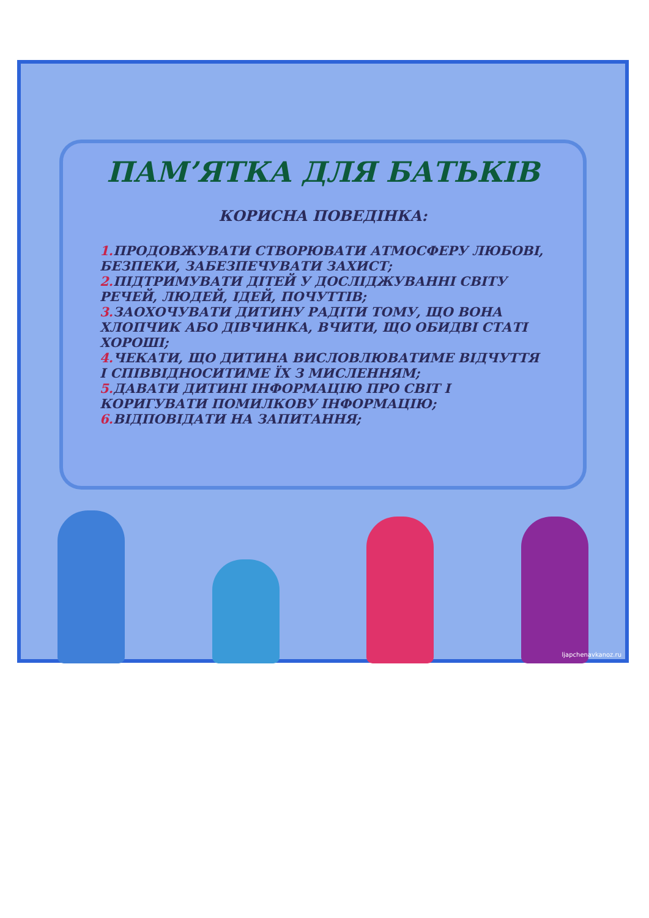ПАМ’ЯТКА ДЛЯ БАТЬКІВ
КОРИСНА ПОВЕДІНКА:
1. ПРОДОВЖУВАТИ СТВОРЮВАТИ АТМОСФЕРУ ЛЮБОВІ, БЕЗПЕКИ, ЗАБЕЗПЕЧУВАТИ ЗАХИСТ;
2. ПІДТРИМУВАТИ ДІТЕЙ У ДОСЛІДЖУВАННІ СВІТУ РЕЧЕЙ, ЛЮДЕЙ, ІДЕЙ, ПОЧУТТІВ;
3. ЗАОХОЧУВАТИ ДИТИНУ РАДІТИ ТОМУ, ЩО ВОНА ХЛОПЧИК АБО ДІВЧИНКА, ВЧИТИ, ЩО ОБИДВІ СТАТІ ХОРОШІ;
4. ЧЕКАТИ, ЩО ДИТИНА ВИСЛОВЛЮВАТИМЕ ВІДЧУТТЯ І СПІВВІДНОСИТИМЕ ЇХ З МИСЛЕННЯМ;
5. ДАВАТИ ДИТИНІ ІНФОРМАЦІЮ ПРО СВІТ І КОРИГУВАТИ ПОМИЛКОВУ ІНФОРМАЦІЮ;
6. ВІДПОВІДАТИ НА ЗАПИТАННЯ;
ljapchenavkanoz.ru